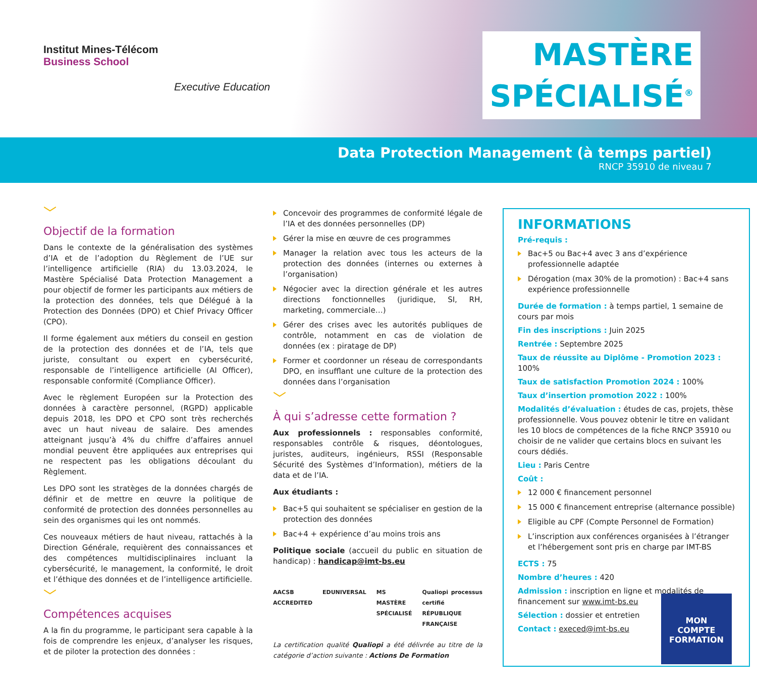Institut Mines-Télécom
Business School
Executive Education
MASTÈRE
SPÉCIALISÉ<sup>®</sup>
Data Protection Management (à temps partiel)
RNCP 35910 de niveau 7
﹀
Objectif de la formation
Dans le contexte de la généralisation des systèmes d’IA et de l’adoption du Règlement de l’UE sur l’intelligence artificielle (RIA) du 13.03.2024, le Mastère Spécialisé Data Protection Management a pour objectif de former les participants aux métiers de la protection des données, tels que Délégué à la Protection des Données (DPO) et Chief Privacy Officer (CPO).
Il forme également aux métiers du conseil en gestion de la protection des données et de l’IA, tels que juriste, consultant ou expert en cybersécurité, responsable de l’intelligence artificielle (AI Officer), responsable conformité (Compliance Officer).
Avec le règlement Européen sur la Protection des données à caractère personnel, (RGPD) applicable depuis 2018, les DPO et CPO sont très recherchés avec un haut niveau de salaire. Des amendes atteignant jusqu’à 4% du chiffre d’affaires annuel mondial peuvent être appliquées aux entreprises qui ne respectent pas les obligations découlant du Règlement.
Les DPO sont les stratèges de la données chargés de définir et de mettre en œuvre la politique de conformité de protection des données personnelles au sein des organismes qui les ont nommés.
Ces nouveaux métiers de haut niveau, rattachés à la Direction Générale, requièrent des connaissances et des compétences multidisciplinaires incluant la cybersécurité, le management, la conformité, le droit et l’éthique des données et de l’intelligence artificielle.
﹀
Compétences acquises
A la fin du programme, le participant sera capable à la fois de comprendre les enjeux, d’analyser les risques, et de piloter la protection des données :
Concevoir des programmes de conformité légale de l’IA et des données personnelles (DP)
Gérer la mise en œuvre de ces programmes
Manager la relation avec tous les acteurs de la protection des données (internes ou externes à l’organisation)
Négocier avec la direction générale et les autres directions fonctionnelles (juridique, SI, RH, marketing, commerciale…)
Gérer des crises avec les autorités publiques de contrôle, notamment en cas de violation de données (ex : piratage de DP)
Former et coordonner un réseau de correspondants DPO, en insufflant une culture de la protection des données dans l’organisation
﹀
À qui s’adresse cette formation ?
Aux professionnels : responsables conformité, responsables contrôle & risques, déontologues, juristes, auditeurs, ingénieurs, RSSI (Responsable Sécurité des Systèmes d’Information), métiers de la data et de l’IA.
Aux étudiants :
Bac+5 qui souhaitent se spécialiser en gestion de la protection des données
Bac+4 + expérience d’au moins trois ans
Politique sociale (accueil du public en situation de handicap) : handicap@imt-bs.eu
AACSB ACCREDITED EDUNIVERSAL MS MASTÈRE SPÉCIALISÉ Qualiopi processus certifié RÉPUBLIQUE FRANÇAISE
La certification qualité Qualiopi a été délivrée au titre de la catégorie d’action suivante : Actions De Formation
INFORMATIONS
Pré-requis :
Bac+5 ou Bac+4 avec 3 ans d’expérience professionnelle adaptée
Dérogation (max 30% de la promotion) : Bac+4 sans expérience professionnelle
Durée de formation : à temps partiel, 1 semaine de cours par mois
Fin des inscriptions : Juin 2025
Rentrée : Septembre 2025
Taux de réussite au Diplôme - Promotion 2023 : 100%
Taux de satisfaction Promotion 2024 : 100%
Taux d’insertion promotion 2022 : 100%
Modalités d’évaluation : études de cas, projets, thèse professionnelle. Vous pouvez obtenir le titre en validant les 10 blocs de compétences de la fiche RNCP 35910 ou choisir de ne valider que certains blocs en suivant les cours dédiés.
Lieu : Paris Centre
Coût :
12 000 € financement personnel
15 000 € financement entreprise (alternance possible)
Eligible au CPF (Compte Personnel de Formation)
L’inscription aux conférences organisées à l’étranger et l’hébergement sont pris en charge par IMT-BS
ECTS : 75
Nombre d’heures : 420
Admission : inscription en ligne et modalités de financement sur www.imt-bs.eu
Sélection : dossier et entretien
Contact : execed@imt-bs.eu
MON
COMPTE
FORMATION